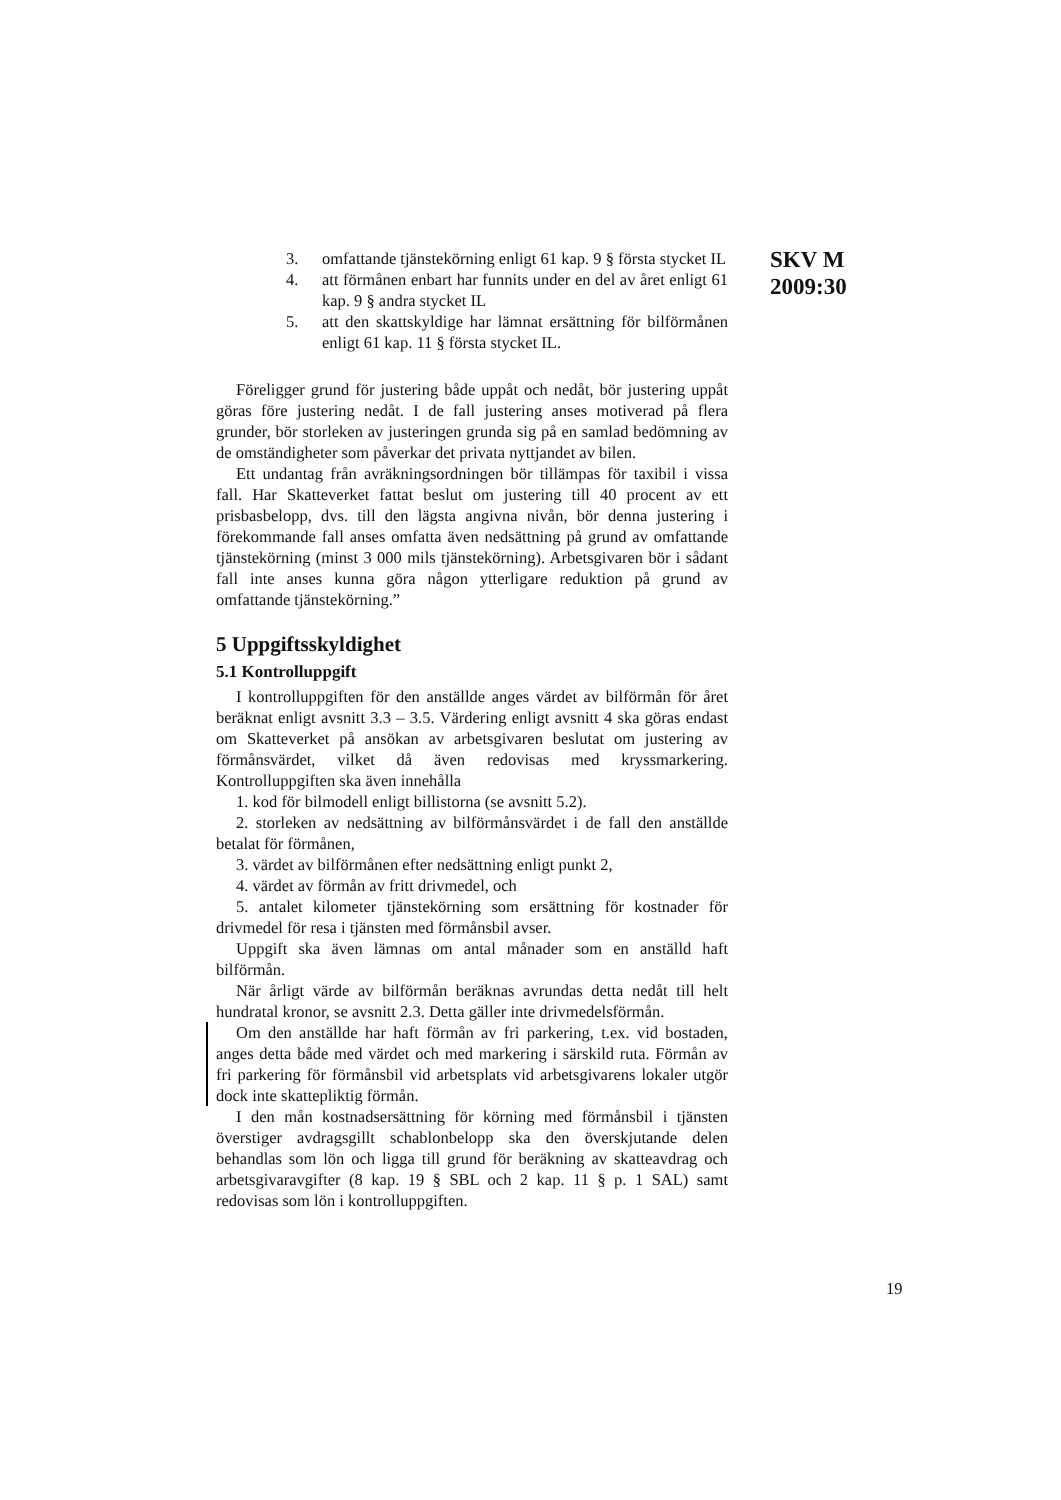SKV M
2009:30
3. omfattande tjänstekörning enligt 61 kap. 9 § första stycket IL
4. att förmånen enbart har funnits under en del av året enligt 61 kap. 9 § andra stycket IL
5. att den skattskyldige har lämnat ersättning för bilförmånen enligt 61 kap. 11 § första stycket IL.
Föreligger grund för justering både uppåt och nedåt, bör justering uppåt göras före justering nedåt. I de fall justering anses motiverad på flera grunder, bör storleken av justeringen grunda sig på en samlad bedömning av de omständigheter som påverkar det privata nyttjandet av bilen.
Ett undantag från avräkningsordningen bör tillämpas för taxibil i vissa fall. Har Skatteverket fattat beslut om justering till 40 procent av ett prisbasbelopp, dvs. till den lägsta angivna nivån, bör denna justering i förekommande fall anses omfatta även nedsättning på grund av omfattande tjänstekörning (minst 3 000 mils tjänstekörning). Arbetsgivaren bör i sådant fall inte anses kunna göra någon ytterligare reduktion på grund av omfattande tjänstekörning.”
5 Uppgiftsskyldighet
5.1 Kontrolluppgift
I kontrolluppgiften för den anställde anges värdet av bilförmån för året beräknat enligt avsnitt 3.3 – 3.5. Värdering enligt avsnitt 4 ska göras endast om Skatteverket på ansökan av arbetsgivaren beslutat om justering av förmånsvärdet, vilket då även redovisas med kryssmarkering. Kontrolluppgiften ska även innehålla
1. kod för bilmodell enligt billistorna (se avsnitt 5.2).
2. storleken av nedsättning av bilförmånsvärdet i de fall den anställde betalat för förmånen,
3. värdet av bilförmånen efter nedsättning enligt punkt 2,
4. värdet av förmån av fritt drivmedel, och
5. antalet kilometer tjänstekörning som ersättning för kostnader för drivmedel för resa i tjänsten med förmånsbil avser.
Uppgift ska även lämnas om antal månader som en anställd haft bilförmån.
När årligt värde av bilförmån beräknas avrundas detta nedåt till helt hundratal kronor, se avsnitt 2.3. Detta gäller inte drivmedelsförmån.
Om den anställde har haft förmån av fri parkering, t.ex. vid bostaden, anges detta både med värdet och med markering i särskild ruta. Förmån av fri parkering för förmånsbil vid arbetsplats vid arbetsgivarens lokaler utgör dock inte skattepliktig förmån.
I den mån kostnadsersättning för körning med förmånsbil i tjänsten överstiger avdragsgillt schablonbelopp ska den överskjutande delen behandlas som lön och ligga till grund för beräkning av skatteavdrag och arbetsgivaravgifter (8 kap. 19 § SBL och 2 kap. 11 § p. 1 SAL) samt redovisas som lön i kontrolluppgiften.
19